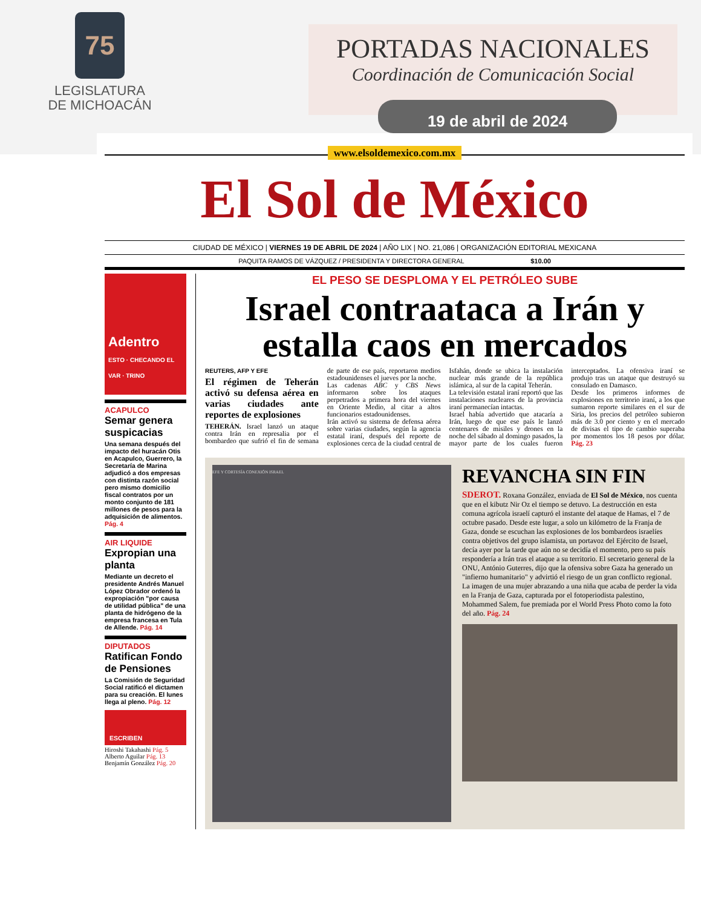75
LEGISLATURA
DE MICHOACÁN
PORTADAS NACIONALES
Coordinación de Comunicación Social
19 de abril de 2024
www.elsoldemexico.com.mx
El Sol de México
CIUDAD DE MÉXICO | VIERNES 19 DE ABRIL DE 2024 | AÑO LIX | NO. 21,086 | ORGANIZACIÓN EDITORIAL MEXICANA
PAQUITA RAMOS DE VÁZQUEZ / PRESIDENTA Y DIRECTORA GENERAL $10.00
Adentro
ESTO · CHECANDO EL VAR · TRINO
ACAPULCO
Semar genera suspicacias
Una semana después del impacto del huracán Otis en Acapulco, Guerrero, la Secretaría de Marina adjudicó a dos empresas con distinta razón social pero mismo domicilio fiscal contratos por un monto conjunto de 181 millones de pesos para la adquisición de alimentos. Pág. 4
AIR LIQUIDE
Expropian una planta
Mediante un decreto el presidente Andrés Manuel López Obrador ordenó la expropiación "por causa de utilidad pública" de una planta de hidrógeno de la empresa francesa en Tula de Allende. Pág. 14
DIPUTADOS
Ratifican Fondo de Pensiones
La Comisión de Seguridad Social ratificó el dictamen para su creación. El lunes llega al pleno. Pág. 12
ESCRIBEN
Hiroshi Takahashi Pág. 5
Alberto Aguilar Pág. 13
Benjamín González Pág. 20
EL PESO SE DESPLOMA Y EL PETRÓLEO SUBE
Israel contraataca a Irán y estalla caos en mercados
REUTERS, AFP Y EFE
El régimen de Teherán activó su defensa aérea en varias ciudades ante reportes de explosiones
TEHERÁN. Israel lanzó un ataque contra Irán en represalia por el bombardeo que sufrió el fin de semana de parte de ese país, reportaron medios estadounidenses el jueves por la noche.
Las cadenas ABC y CBS News informaron sobre los ataques perpetrados a primera hora del viernes en Oriente Medio, al citar a altos funcionarios estadounidenses.
Irán activó su sistema de defensa aérea sobre varias ciudades, según la agencia estatal iraní, después del reporte de explosiones cerca de la ciudad central de Isfahán, donde se ubica la instalación nuclear más grande de la república islámica, al sur de la capital Teherán.
La televisión estatal iraní reportó que las instalaciones nucleares de la provincia iraní permanecían intactas.
Israel había advertido que atacaría a Irán, luego de que ese país le lanzó centenares de misiles y drones en la noche del sábado al domingo pasados, la mayor parte de los cuales fueron interceptados. La ofensiva iraní se produjo tras un ataque que destruyó su consulado en Damasco.
Desde los primeros informes de explosiones en territorio iraní, a los que sumaron reporte similares en el sur de Siria, los precios del petróleo subieron más de 3.0 por ciento y en el mercado de divisas el tipo de cambio superaba por momentos los 18 pesos por dólar. Pág. 23
EFE Y CORTESÍA CONEXIÓN ISRAEL
REVANCHA SIN FIN
SDEROT. Roxana González, enviada de El Sol de México, nos cuenta que en el kibutz Nir Oz el tiempo se detuvo. La destrucción en esta comuna agrícola israelí capturó el instante del ataque de Hamas, el 7 de octubre pasado. Desde este lugar, a solo un kilómetro de la Franja de Gaza, donde se escuchan las explosiones de los bombardeos israelíes contra objetivos del grupo islamista, un portavoz del Ejército de Israel, decía ayer por la tarde que aún no se decidía el momento, pero su país respondería a Irán tras el ataque a su territorio. El secretario general de la ONU, António Guterres, dijo que la ofensiva sobre Gaza ha generado un "infierno humanitario" y advirtió el riesgo de un gran conflicto regional. La imagen de una mujer abrazando a una niña que acaba de perder la vida en la Franja de Gaza, capturada por el fotoperiodista palestino, Mohammed Salem, fue premiada por el World Press Photo como la foto del año. Pág. 24